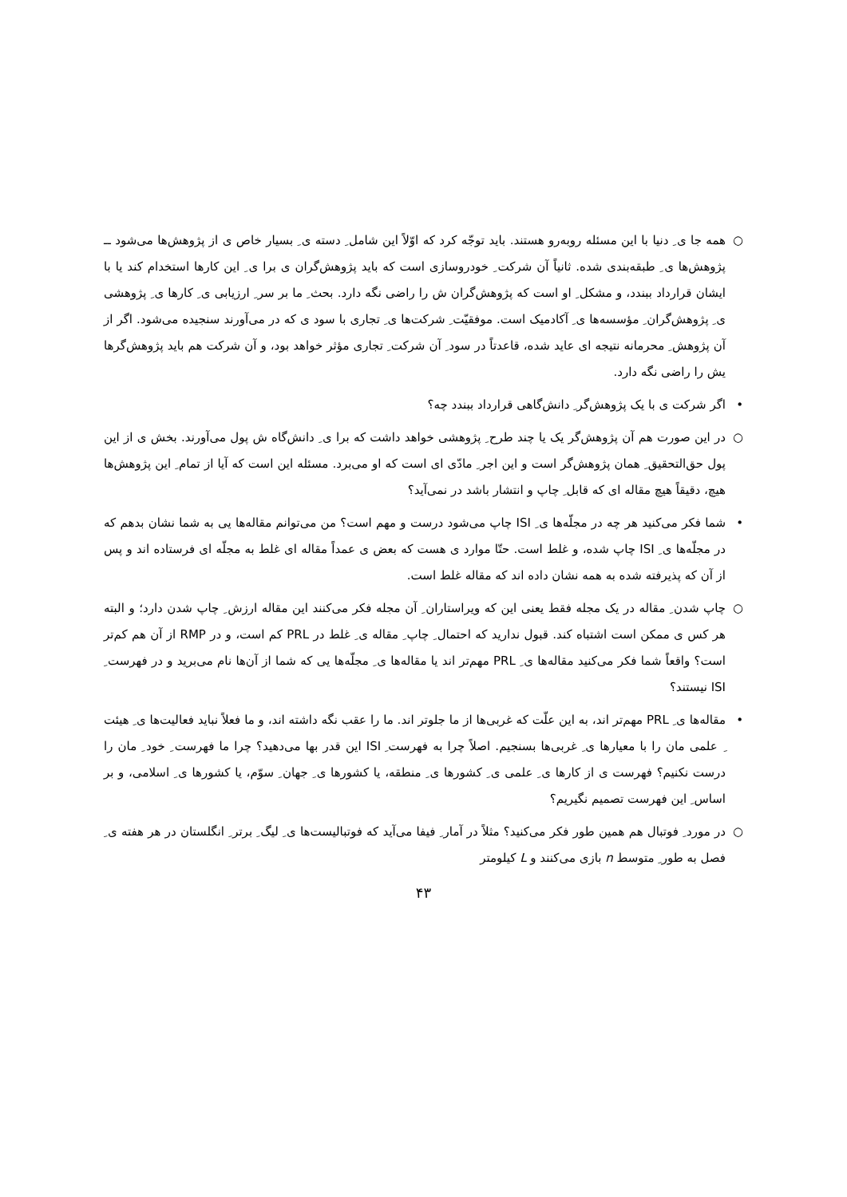○ همه جا ی ِ دنیا با این مسئله روبه‌رو هستند. باید توجّه کرد که اوّلاً این شامل ِ دسته ی ِ بسیار خاص ی از پژوهش‌ها می‌شود ــ پژوهش‌ها ی ِ طبقه‌بندی شده. ثانیاً آن شرکت ِ خودروسازی است که باید پژوهش‌گران ی برا ی ِ این کارها استخدام کند یا با ایشان قرارداد ببندد، و مشکل ِ او است که پژوهش‌گران ش را راضی نگه دارد. بحث ِ ما بر سر ِ ارزیابی ی ِ کارها ی ِ پژوهشی ی ِ پژوهش‌گران ِ مؤسسه‌ها ی ِ آکادمیک است. موفقیّت ِ شرکت‌ها ی ِ تجاری با سود ی که در می‌آورند سنجیده می‌شود. اگر از آن پژوهش ِ محرمانه نتیجه ای عاید شده، قاعدتاً در سود ِ آن شرکت ِ تجاری مؤثر خواهد بود، و آن شرکت هم باید پژوهش‌گرها یش را راضی نگه دارد.
• اگر شرکت ی با یک پژوهش‌گر ِ دانش‌گاهی قرارداد ببندد چه؟
○ در این صورت هم آن پژوهش‌گر یک یا چند طرح ِ پژوهشی خواهد داشت که برا ی ِ دانش‌گاه ش پول می‌آورند. بخش ی از این پول حق‌التحقیق ِ همان پژوهش‌گر است و این اجر ِ مادّی ای است که او می‌برد. مسئله این است که آیا از تمام ِ این پژوهش‌ها هیچ، دقیقاً هیچ مقاله ای که قابل ِ چاپ و انتشار باشد در نمی‌آید؟
• شما فکر می‌کنید هر چه در مجلّه‌ها ی ِ ISI چاپ می‌شود درست و مهم است؟ من می‌توانم مقاله‌ها یی به شما نشان بدهم که در مجلّه‌ها ی ِ ISI چاپ شده، و غلط است. حتّا موارد ی هست که بعض ی عمداً مقاله ای غلط به مجلّه ای فرستاده اند و پس از آن که پذیرفته شده به همه نشان داده اند که مقاله غلط است.
○ چاپ شدن ِ مقاله در یک مجله فقط یعنی این که ویراستاران ِ آن مجله فکر می‌کنند این مقاله ارزش ِ چاپ شدن دارد؛ و البته هر کس ی ممکن است اشتباه کند. قبول ندارید که احتمال ِ چاپ ِ مقاله ی ِ غلط در PRL کم است، و در RMP از آن هم کم‌تر است؟ واقعاً شما فکر می‌کنید مقاله‌ها ی ِ PRL مهم‌تر اند یا مقاله‌ها ی ِ مجلّه‌ها یی که شما از آن‌ها نام می‌برید و در فهرست ِ ISI نیستند؟
• مقاله‌ها ی ِ PRL مهم‌تر اند، به این علّت که غربی‌ها از ما جلوتر اند. ما را عقب نگه داشته اند، و ما فعلاً نباید فعالیت‌ها ی ِ هیئت ِ علمی مان را با معیارها ی ِ غربی‌ها بسنجیم. اصلاً چرا به فهرست ِ ISI این قدر بها می‌دهید؟ چرا ما فهرست ِ خود ِ مان را درست نکنیم؟ فهرست ی از کارها ی ِ علمی ی ِ کشورها ی ِ منطقه، یا کشورها ی ِ جهان ِ سوّم، یا کشورها ی ِ اسلامی، و بر اساس ِ این فهرست تصمیم نگیریم؟
○ در مورد ِ فوتبال هم همین طور فکر می‌کنید؟ مثلاً در آمار ِ فیفا می‌آید که فوتبالیست‌ها ی ِ لیگ ِ برتر ِ انگلستان در هر هفته ی ِ فصل به طور ِ متوسط n بازی می‌کنند و L کیلومتر
۴۳